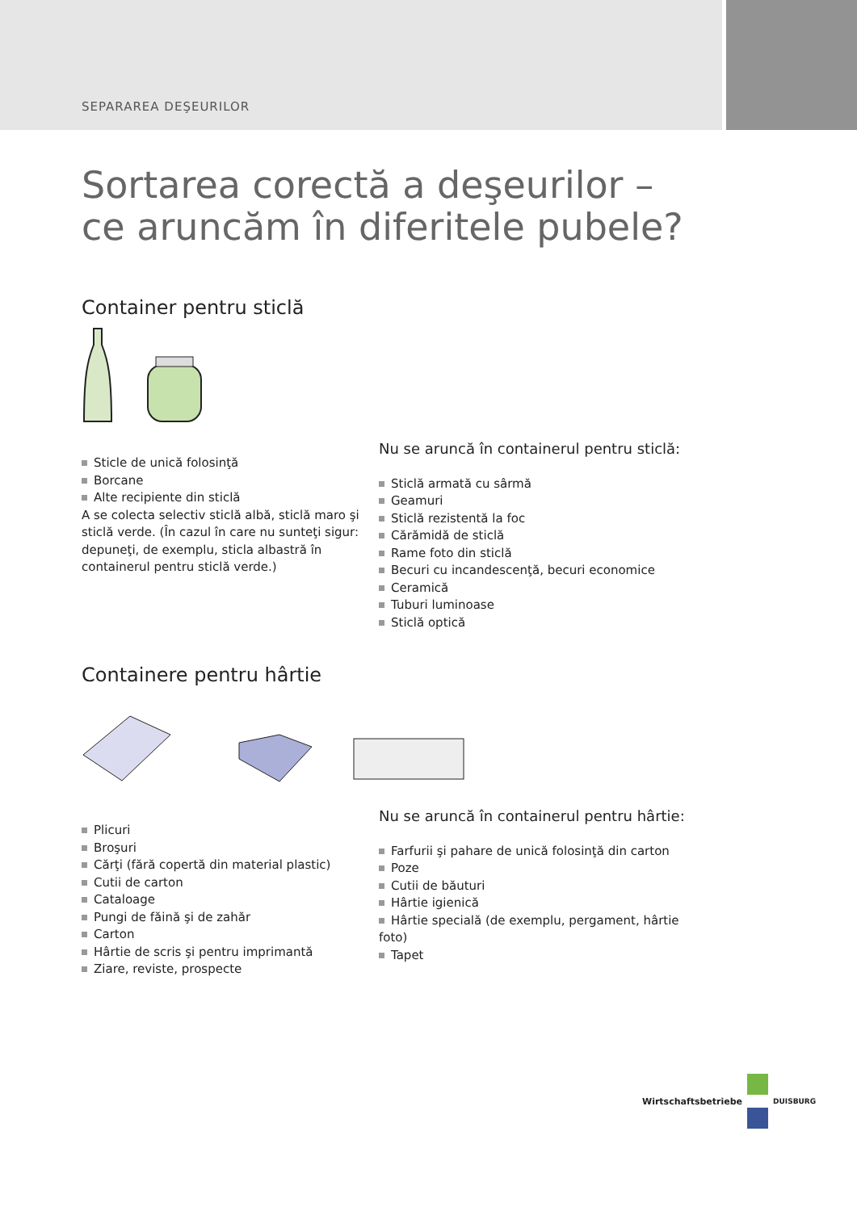SEPARAREA DEŞEURILOR
Sortarea corectă a deşeurilor –
ce aruncăm în diferitele pubele?
Container pentru sticlă
Sticle de unică folosinţă
Borcane
Alte recipiente din sticlă
A se colecta selectiv sticlă albă, sticlă maro şi sticlă verde. (În cazul în care nu sunteţi sigur: depuneţi, de exemplu, sticla albastră în containerul pentru sticlă verde.)
Nu se aruncă în containerul pentru sticlă:
Sticlă armată cu sârmă
Geamuri
Sticlă rezistentă la foc
Cărămidă de sticlă
Rame foto din sticlă
Becuri cu incandescenţă, becuri economice
Ceramică
Tuburi luminoase
Sticlă optică
Containere pentru hârtie
Plicuri
Broşuri
Cărţi (fără copertă din material plastic)
Cutii de carton
Cataloage
Pungi de făină şi de zahăr
Carton
Hârtie de scris şi pentru imprimantă
Ziare, reviste, prospecte
Nu se aruncă în containerul pentru hârtie:
Farfurii şi pahare de unică folosinţă din carton
Poze
Cutii de băuturi
Hârtie igienică
Hârtie specială (de exemplu, pergament, hârtie foto)
Tapet
Wirtschaftsbetriebe DUISBURG